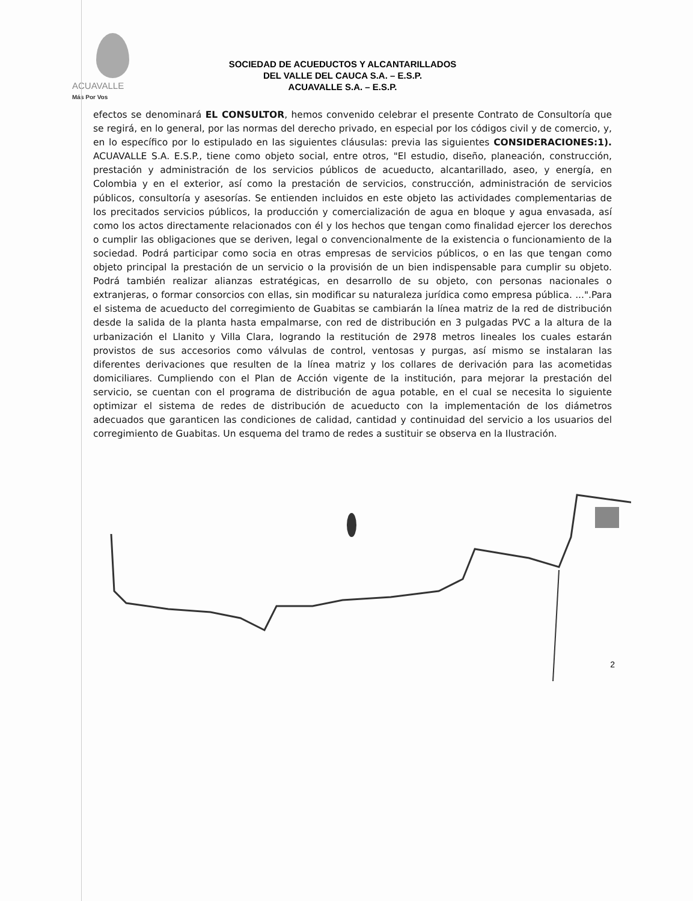ACUAVALLE
Más Por Vos
SOCIEDAD DE ACUEDUCTOS Y ALCANTARILLADOS
DEL VALLE DEL CAUCA S.A. – E.S.P.
ACUAVALLE S.A. – E.S.P.
efectos se denominará EL CONSULTOR, hemos convenido celebrar el presente Contrato de Consultoría que se regirá, en lo general, por las normas del derecho privado, en especial por los códigos civil y de comercio, y, en lo específico por lo estipulado en las siguientes cláusulas: previa las siguientes CONSIDERACIONES:1). ACUAVALLE S.A. E.S.P., tiene como objeto social, entre otros, "El estudio, diseño, planeación, construcción, prestación y administración de los servicios públicos de acueducto, alcantarillado, aseo, y energía, en Colombia y en el exterior, así como la prestación de servicios, construcción, administración de servicios públicos, consultoría y asesorías. Se entienden incluidos en este objeto las actividades complementarias de los precitados servicios públicos, la producción y comercialización de agua en bloque y agua envasada, así como los actos directamente relacionados con él y los hechos que tengan como finalidad ejercer los derechos o cumplir las obligaciones que se deriven, legal o convencionalmente de la existencia o funcionamiento de la sociedad. Podrá participar como socia en otras empresas de servicios públicos, o en las que tengan como objeto principal la prestación de un servicio o la provisión de un bien indispensable para cumplir su objeto. Podrá también realizar alianzas estratégicas, en desarrollo de su objeto, con personas nacionales o extranjeras, o formar consorcios con ellas, sin modificar su naturaleza jurídica como empresa pública. ...".Para el sistema de acueducto del corregimiento de Guabitas se cambiarán la línea matriz de la red de distribución desde la salida de la planta hasta empalmarse, con red de distribución en 3 pulgadas PVC a la altura de la urbanización el Llanito y Villa Clara, logrando la restitución de 2978 metros lineales los cuales estarán provistos de sus accesorios como válvulas de control, ventosas y purgas, así mismo se instalaran las diferentes derivaciones que resulten de la línea matriz y los collares de derivación para las acometidas domiciliares. Cumpliendo con el Plan de Acción vigente de la institución, para mejorar la prestación del servicio, se cuentan con el programa de distribución de agua potable, en el cual se necesita lo siguiente optimizar el sistema de redes de distribución de acueducto con la implementación de los diámetros adecuados que garanticen las condiciones de calidad, cantidad y continuidad del servicio a los usuarios del corregimiento de Guabitas. Un esquema del tramo de redes a sustituir se observa en la Ilustración.
2